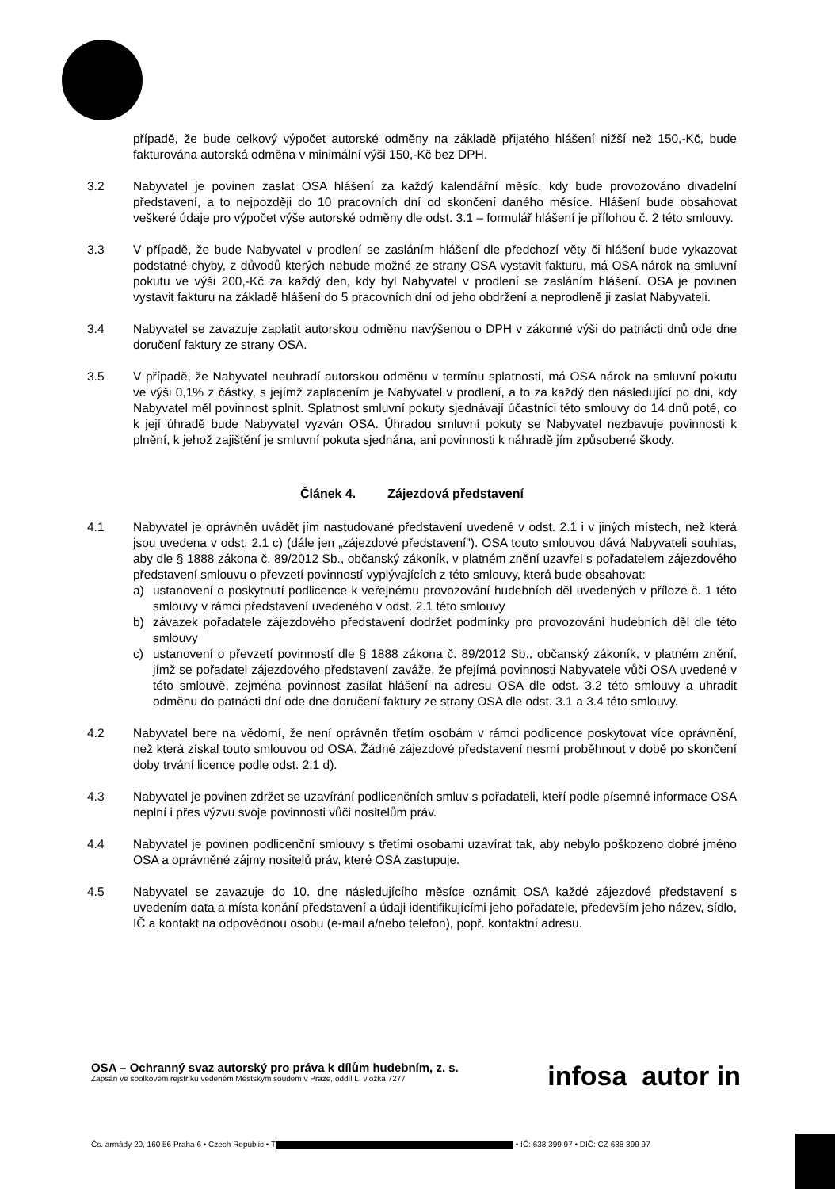případě, že bude celkový výpočet autorské odměny na základě přijatého hlášení nižší než 150,-Kč, bude fakturována autorská odměna v minimální výši 150,-Kč bez DPH.
3.2 Nabyvatel je povinen zaslat OSA hlášení za každý kalendářní měsíc, kdy bude provozováno divadelní představení, a to nejpozději do 10 pracovních dní od skončení daného měsíce. Hlášení bude obsahovat veškeré údaje pro výpočet výše autorské odměny dle odst. 3.1 – formulář hlášení je přílohou č. 2 této smlouvy.
3.3 V případě, že bude Nabyvatel v prodlení se zasláním hlášení dle předchozí věty či hlášení bude vykazovat podstatné chyby, z důvodů kterých nebude možné ze strany OSA vystavit fakturu, má OSA nárok na smluvní pokutu ve výši 200,-Kč za každý den, kdy byl Nabyvatel v prodlení se zasláním hlášení. OSA je povinen vystavit fakturu na základě hlášení do 5 pracovních dní od jeho obdržení a neprodleně ji zaslat Nabyvateli.
3.4 Nabyvatel se zavazuje zaplatit autorskou odměnu navýšenou o DPH v zákonné výši do patnácti dnů ode dne doručení faktury ze strany OSA.
3.5 V případě, že Nabyvatel neuhradí autorskou odměnu v termínu splatnosti, má OSA nárok na smluvní pokutu ve výši 0,1% z částky, s jejímž zaplacením je Nabyvatel v prodlení, a to za každý den následující po dni, kdy Nabyvatel měl povinnost splnit. Splatnost smluvní pokuty sjednávají účastníci této smlouvy do 14 dnů poté, co k její úhradě bude Nabyvatel vyzván OSA. Úhradou smluvní pokuty se Nabyvatel nezbavuje povinnosti k plnění, k jehož zajištění je smluvní pokuta sjednána, ani povinnosti k náhradě jím způsobené škody.
Článek 4. Zájezdová představení
4.1 Nabyvatel je oprávněn uvádět jím nastudované představení uvedené v odst. 2.1 i v jiných místech, než která jsou uvedena v odst. 2.1 c) (dále jen „zájezdové představení"). OSA touto smlouvou dává Nabyvateli souhlas, aby dle § 1888 zákona č. 89/2012 Sb., občanský zákoník, v platném znění uzavřel s pořadatelem zájezdového představení smlouvu o převzetí povinností vyplývajících z této smlouvy, která bude obsahovat:
a) ustanovení o poskytnutí podlicence k veřejnému provozování hudebních děl uvedených v příloze č. 1 této smlouvy v rámci představení uvedeného v odst. 2.1 této smlouvy
b) závazek pořadatele zájezdového představení dodržet podmínky pro provozování hudebních děl dle této smlouvy
c) ustanovení o převzetí povinností dle § 1888 zákona č. 89/2012 Sb., občanský zákoník, v platném znění, jímž se pořadatel zájezdového představení zaváže, že přejímá povinnosti Nabyvatele vůči OSA uvedené v této smlouvě, zejména povinnost zasílat hlášení na adresu OSA dle odst. 3.2 této smlouvy a uhradit odměnu do patnácti dní ode dne doručení faktury ze strany OSA dle odst. 3.1 a 3.4 této smlouvy.
4.2 Nabyvatel bere na vědomí, že není oprávněn třetím osobám v rámci podlicence poskytovat více oprávnění, než která získal touto smlouvou od OSA. Žádné zájezdové představení nesmí proběhnout v době po skončení doby trvání licence podle odst. 2.1 d).
4.3 Nabyvatel je povinen zdržet se uzavírání podlicenčních smluv s pořadateli, kteří podle písemné informace OSA neplní i přes výzvu svoje povinnosti vůči nositelům práv.
4.4 Nabyvatel je povinen podlicenční smlouvy s třetími osobami uzavírat tak, aby nebylo poškozeno dobré jméno OSA a oprávněné zájmy nositelů práv, které OSA zastupuje.
4.5 Nabyvatel se zavazuje do 10. dne následujícího měsíce oznámit OSA každé zájezdové představení s uvedením data a místa konání představení a údaji identifikujícími jeho pořadatele, především jeho název, sídlo, IČ a kontakt na odpovědnou osobu (e-mail a/nebo telefon), popř. kontaktní adresu.
OSA – Ochranný svaz autorský pro práva k dílům hudebním, z. s.
Zapsán ve spolkovém rejstříku vedeném Městským soudem v Praze, oddíl L, vložka 7277
infosa autor in
Čs. armády 20, 160 56 Praha 6 • Czech Republic • T • IČ: 638 399 97 • DIČ: CZ 638 399 97